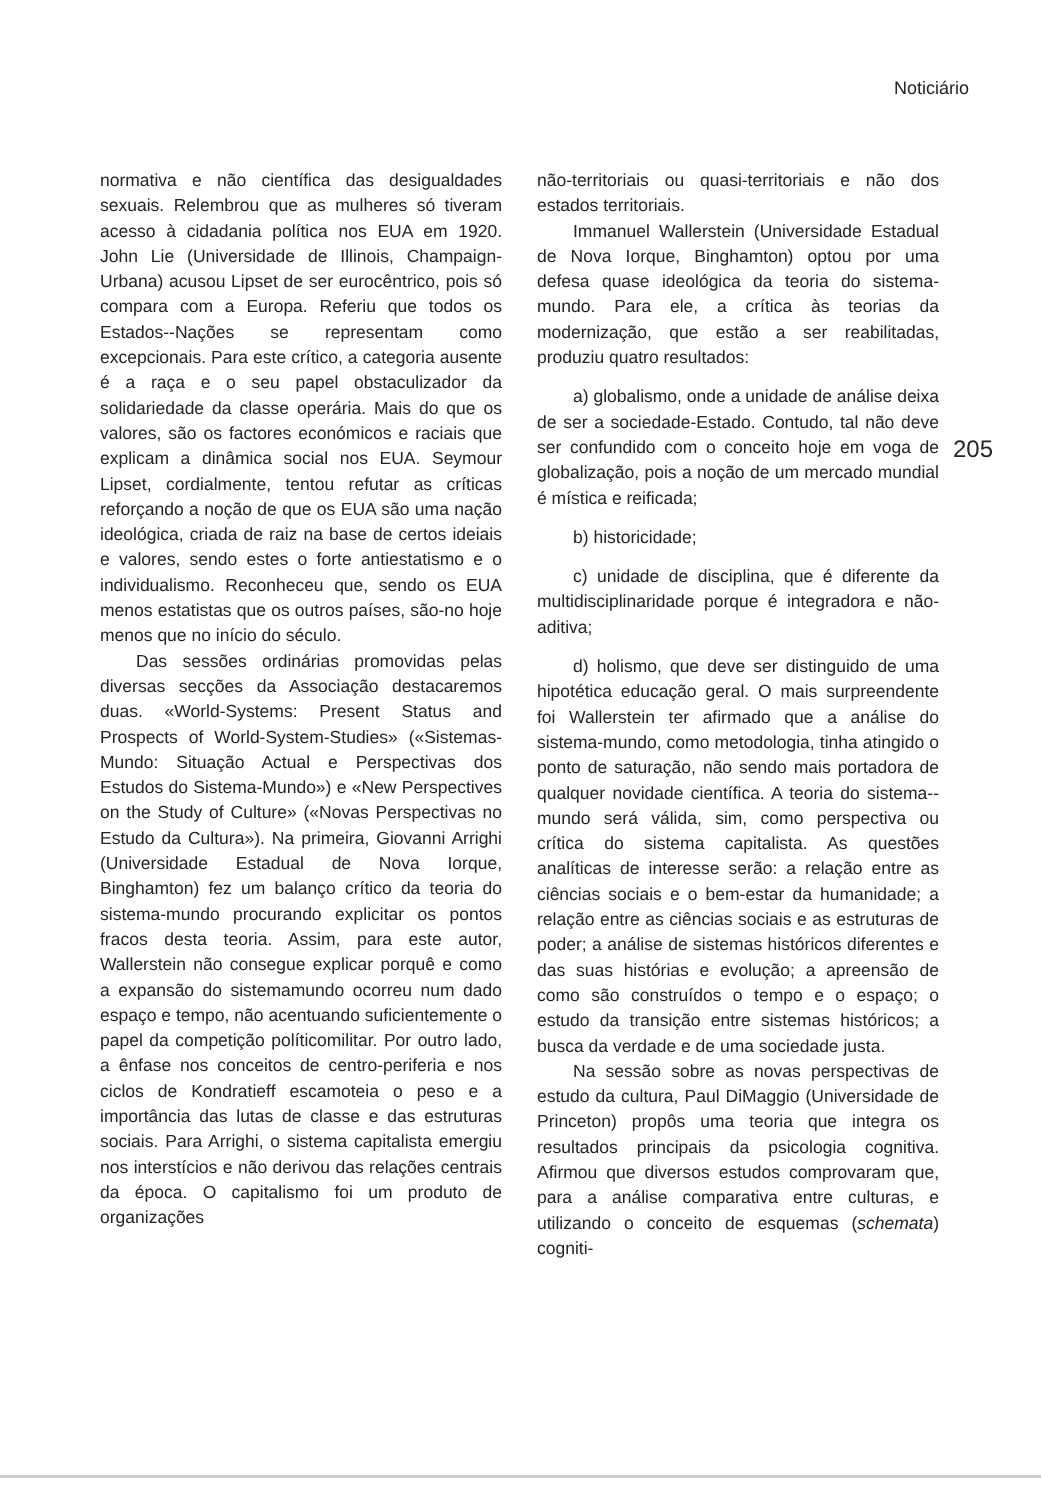Noticiário
normativa e não científica das desigualdades sexuais. Relembrou que as mulheres só tiveram acesso à cidadania política nos EUA em 1920. John Lie (Universidade de Illinois, Champaign-Urbana) acusou Lipset de ser eurocêntrico, pois só compara com a Europa. Referiu que todos os Estados--Nações se representam como excepcionais. Para este crítico, a categoria ausente é a raça e o seu papel obstaculizador da solidariedade da classe operária. Mais do que os valores, são os factores económicos e raciais que explicam a dinâmica social nos EUA. Seymour Lipset, cordialmente, tentou refutar as críticas reforçando a noção de que os EUA são uma nação ideológica, criada de raiz na base de certos ideiais e valores, sendo estes o forte antiestatismo e o individualismo. Reconheceu que, sendo os EUA menos estatistas que os outros países, são-no hoje menos que no início do século.
Das sessões ordinárias promovidas pelas diversas secções da Associação destacaremos duas. «World-Systems: Present Status and Prospects of World-System-Studies» («Sistemas-Mundo: Situação Actual e Perspectivas dos Estudos do Sistema-Mundo») e «New Perspectives on the Study of Culture» («Novas Perspectivas no Estudo da Cultura»). Na primeira, Giovanni Arrighi (Universidade Estadual de Nova Iorque, Binghamton) fez um balanço crítico da teoria do sistema-mundo procurando explicitar os pontos fracos desta teoria. Assim, para este autor, Wallerstein não consegue explicar porquê e como a expansão do sistemamundo ocorreu num dado espaço e tempo, não acentuando suficientemente o papel da competição políticomilitar. Por outro lado, a ênfase nos conceitos de centro-periferia e nos ciclos de Kondratieff escamoteia o peso e a importância das lutas de classe e das estruturas sociais. Para Arrighi, o sistema capitalista emergiu nos interstícios e não derivou das relações centrais da época. O capitalismo foi um produto de organizações
não-territoriais ou quasi-territoriais e não dos estados territoriais.
Immanuel Wallerstein (Universidade Estadual de Nova Iorque, Binghamton) optou por uma defesa quase ideológica da teoria do sistema-mundo. Para ele, a crítica às teorias da modernização, que estão a ser reabilitadas, produziu quatro resultados:
a) globalismo, onde a unidade de análise deixa de ser a sociedade-Estado. Contudo, tal não deve ser confundido com o conceito hoje em voga de globalização, pois a noção de um mercado mundial é mística e reificada;
b) historicidade;
c) unidade de disciplina, que é diferente da multidisciplinaridade porque é integradora e não-aditiva;
d) holismo, que deve ser distinguido de uma hipotética educação geral. O mais surpreendente foi Wallerstein ter afirmado que a análise do sistema-mundo, como metodologia, tinha atingido o ponto de saturação, não sendo mais portadora de qualquer novidade científica. A teoria do sistema--mundo será válida, sim, como perspectiva ou crítica do sistema capitalista. As questões analíticas de interesse serão: a relação entre as ciências sociais e o bem-estar da humanidade; a relação entre as ciências sociais e as estruturas de poder; a análise de sistemas históricos diferentes e das suas histórias e evolução; a apreensão de como são construídos o tempo e o espaço; o estudo da transição entre sistemas históricos; a busca da verdade e de uma sociedade justa.
Na sessão sobre as novas perspectivas de estudo da cultura, Paul DiMaggio (Universidade de Princeton) propôs uma teoria que integra os resultados principais da psicologia cognitiva. Afirmou que diversos estudos comprovaram que, para a análise comparativa entre culturas, e utilizando o conceito de esquemas (schemata) cogniti-
205